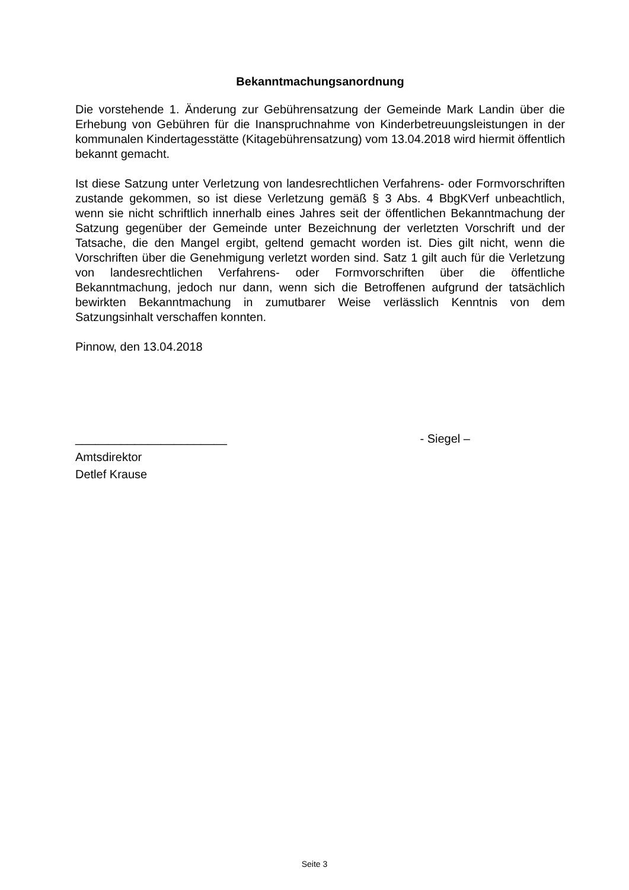Bekanntmachungsanordnung
Die vorstehende 1. Änderung zur Gebührensatzung der Gemeinde Mark Landin über die Erhebung von Gebühren für die Inanspruchnahme von Kinderbetreuungsleistungen in der kommunalen Kindertagesstätte (Kitagebührensatzung) vom 13.04.2018 wird hiermit öffentlich bekannt gemacht.
Ist diese Satzung unter Verletzung von landesrechtlichen Verfahrens- oder Formvorschriften zustande gekommen, so ist diese Verletzung gemäß § 3 Abs. 4 BbgKVerf unbeachtlich, wenn sie nicht schriftlich innerhalb eines Jahres seit der öffentlichen Bekanntmachung der Satzung gegenüber der Gemeinde unter Bezeichnung der verletzten Vorschrift und der Tatsache, die den Mangel ergibt, geltend gemacht worden ist. Dies gilt nicht, wenn die Vorschriften über die Genehmigung verletzt worden sind. Satz 1 gilt auch für die Verletzung von landesrechtlichen Verfahrens- oder Formvorschriften über die öffentliche Bekanntmachung, jedoch nur dann, wenn sich die Betroffenen aufgrund der tatsächlich bewirkten Bekanntmachung in zumutbarer Weise verlässlich Kenntnis von dem Satzungsinhalt verschaffen konnten.
Pinnow, den 13.04.2018
_______________________ - Siegel –
Amtsdirektor
Detlef Krause
Seite 3